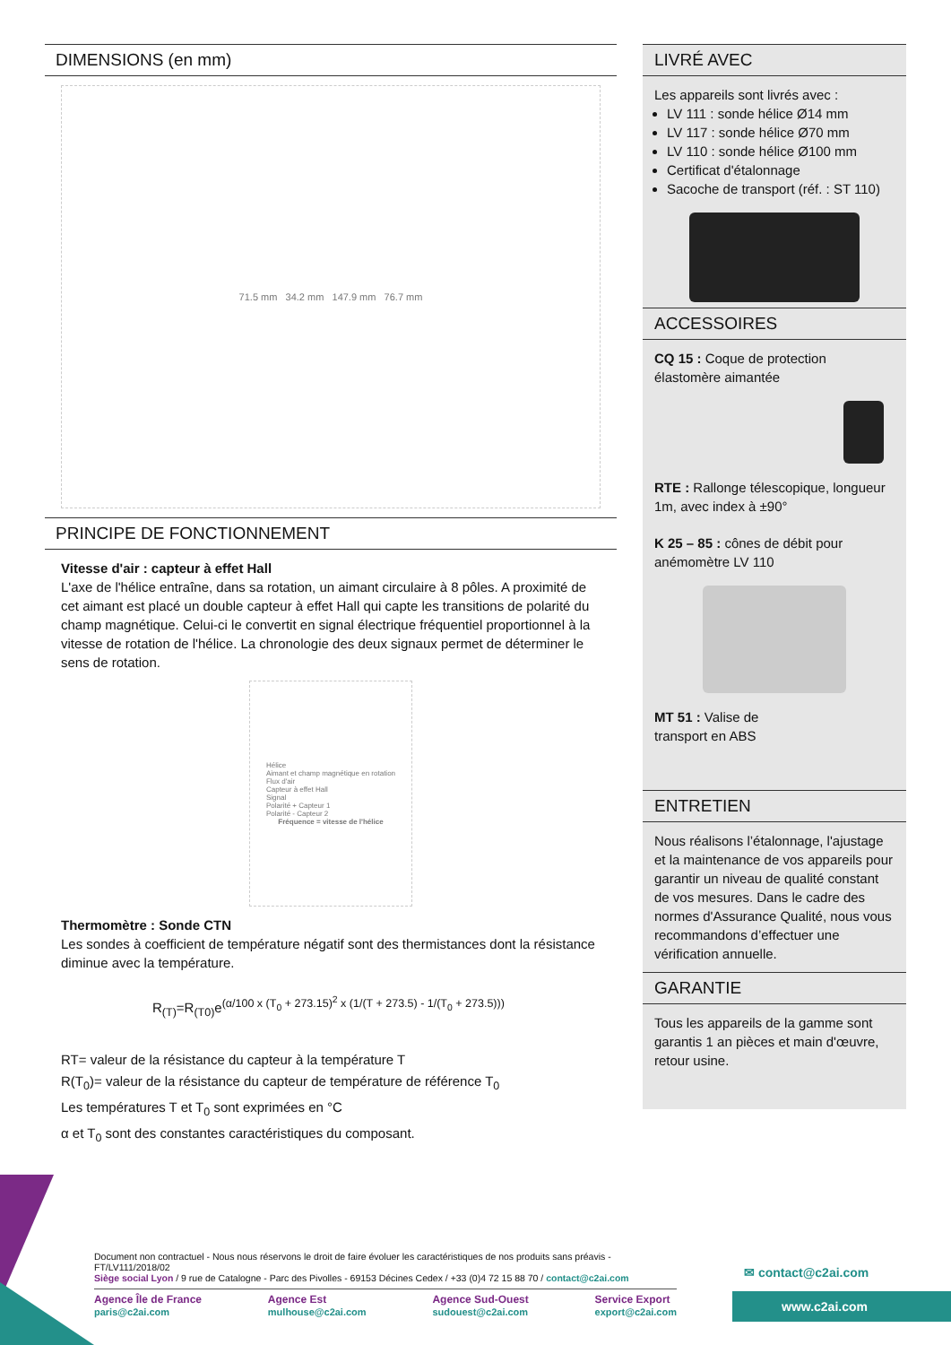DIMENSIONS (en mm)
71.5 mm 34.2 mm 147.9 mm 76.7 mm
PRINCIPE DE FONCTIONNEMENT
Vitesse d'air : capteur à effet Hall
L'axe de l'hélice entraîne, dans sa rotation, un aimant circulaire à 8 pôles. A proximité de cet aimant est placé un double capteur à effet Hall qui capte les transitions de polarité du champ magnétique. Celui-ci le convertit en signal électrique fréquentiel proportionnel à la vitesse de rotation de l'hélice. La chronologie des deux signaux permet de déterminer le sens de rotation.
Hélice
Aimant et champ magnétique en rotation
Flux d'air
Capteur à effet Hall
Signal
Polarité + Capteur 1
Polarité - Capteur 2
Fréquence = vitesse de l'hélice
Thermomètre : Sonde CTN
Les sondes à coefficient de température négatif sont des thermistances dont la résistance diminue avec la température.
R<sub>(T)</sub>=R<sub>(T0)</sub>e<sup>(α/100 x (T<sub>0</sub> + 273.15)<sup>2</sup> x (1/(T + 273.5) - 1/(T<sub>0</sub> + 273.5)))</sup>
RT= valeur de la résistance du capteur à la température T
R(T<sub>0</sub>)= valeur de la résistance du capteur de température de référence T<sub>0</sub>
Les températures T et T<sub>0</sub> sont exprimées en °C
α et T<sub>0</sub> sont des constantes caractéristiques du composant.
LIVRÉ AVEC
Les appareils sont livrés avec :
LV 111 : sonde hélice Ø14 mm
LV 117 : sonde hélice Ø70 mm
LV 110 : sonde hélice Ø100 mm
Certificat d'étalonnage
Sacoche de transport (réf. : ST 110)
ACCESSOIRES
CQ 15 : Coque de protection
élastomère aimantée
RTE : Rallonge télescopique, longueur 1m, avec index à ±90°
K 25 – 85 : cônes de débit pour
anémomètre LV 110
MT 51 : Valise de
transport en ABS
ENTRETIEN
Nous réalisons l’étalonnage, l'ajustage et la maintenance de vos appareils pour garantir un niveau de qualité constant de vos mesures. Dans le cadre des normes d'Assurance Qualité, nous vous recommandons d’effectuer une vérification annuelle.
GARANTIE
Tous les appareils de la gamme sont garantis 1 an pièces et main d'œuvre, retour usine.
Document non contractuel - Nous nous réservons le droit de faire évoluer les caractéristiques de nos produits sans préavis - FT/LV111/2018/02
Siège social Lyon / 9 rue de Catalogne - Parc des Pivolles - 69153 Décines Cedex / +33 (0)4 72 15 88 70 / contact@c2ai.com
Agence Île de France
paris@c2ai.com
Agence Est
mulhouse@c2ai.com
Agence Sud-Ouest
sudouest@c2ai.com
Service Export
export@c2ai.com
✉ contact@c2ai.com
www.c2ai.com